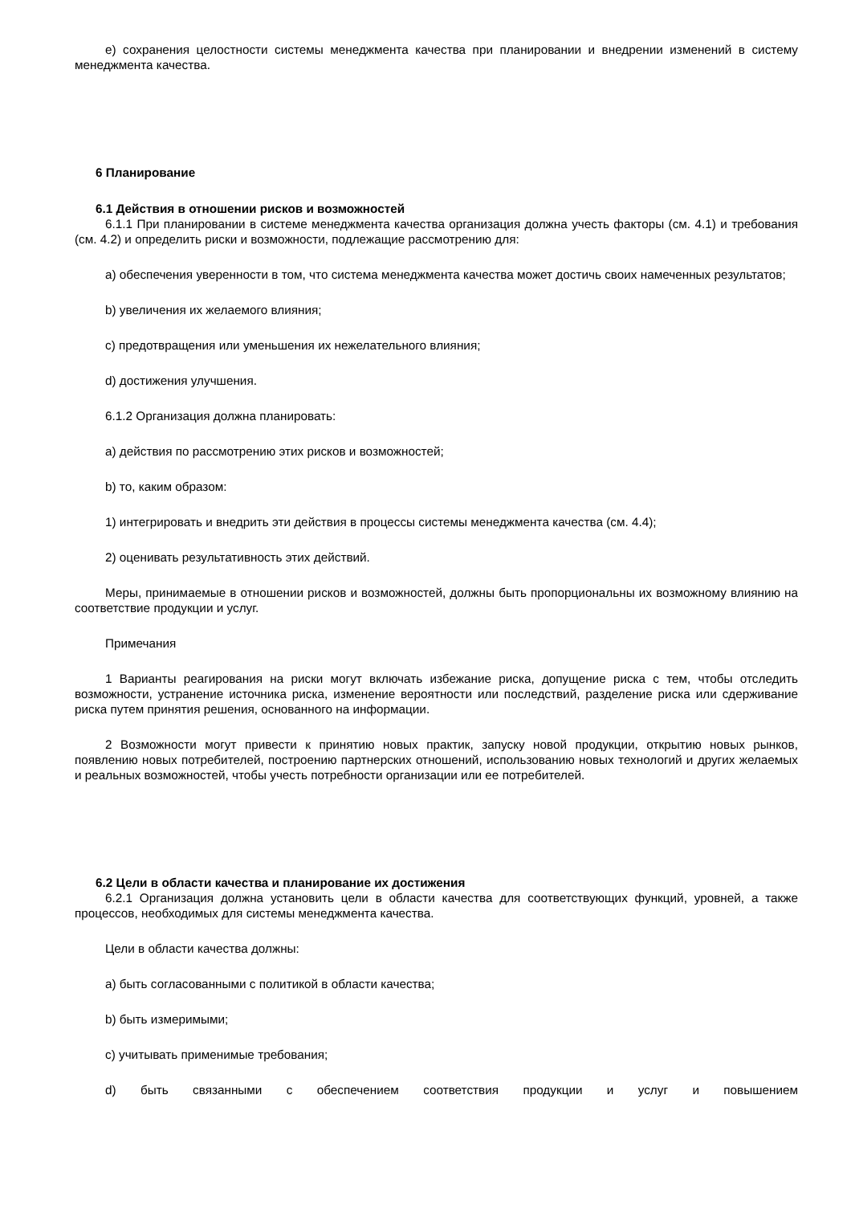е) сохранения целостности системы менеджмента качества при планировании и внедрении изменений в систему менеджмента качества.
6 Планирование
6.1 Действия в отношении рисков и возможностей
6.1.1 При планировании в системе менеджмента качества организация должна учесть факторы (см. 4.1) и требования (см. 4.2) и определить риски и возможности, подлежащие рассмотрению для:
a) обеспечения уверенности в том, что система менеджмента качества может достичь своих намеченных результатов;
b) увеличения их желаемого влияния;
c) предотвращения или уменьшения их нежелательного влияния;
d) достижения улучшения.
6.1.2 Организация должна планировать:
a) действия по рассмотрению этих рисков и возможностей;
b) то, каким образом:
1) интегрировать и внедрить эти действия в процессы системы менеджмента качества (см. 4.4);
2) оценивать результативность этих действий.
Меры, принимаемые в отношении рисков и возможностей, должны быть пропорциональны их возможному влиянию на соответствие продукции и услуг.
Примечания
1 Варианты реагирования на риски могут включать избежание риска, допущение риска с тем, чтобы отследить возможности, устранение источника риска, изменение вероятности или последствий, разделение риска или сдерживание риска путем принятия решения, основанного на информации.
2 Возможности могут привести к принятию новых практик, запуску новой продукции, открытию новых рынков, появлению новых потребителей, построению партнерских отношений, использованию новых технологий и других желаемых и реальных возможностей, чтобы учесть потребности организации или ее потребителей.
6.2 Цели в области качества и планирование их достижения
6.2.1 Организация должна установить цели в области качества для соответствующих функций, уровней, а также процессов, необходимых для системы менеджмента качества.
Цели в области качества должны:
a) быть согласованными с политикой в области качества;
b) быть измеримыми;
c) учитывать применимые требования;
d) быть связанными с обеспечением соответствия продукции и услуг и повышением